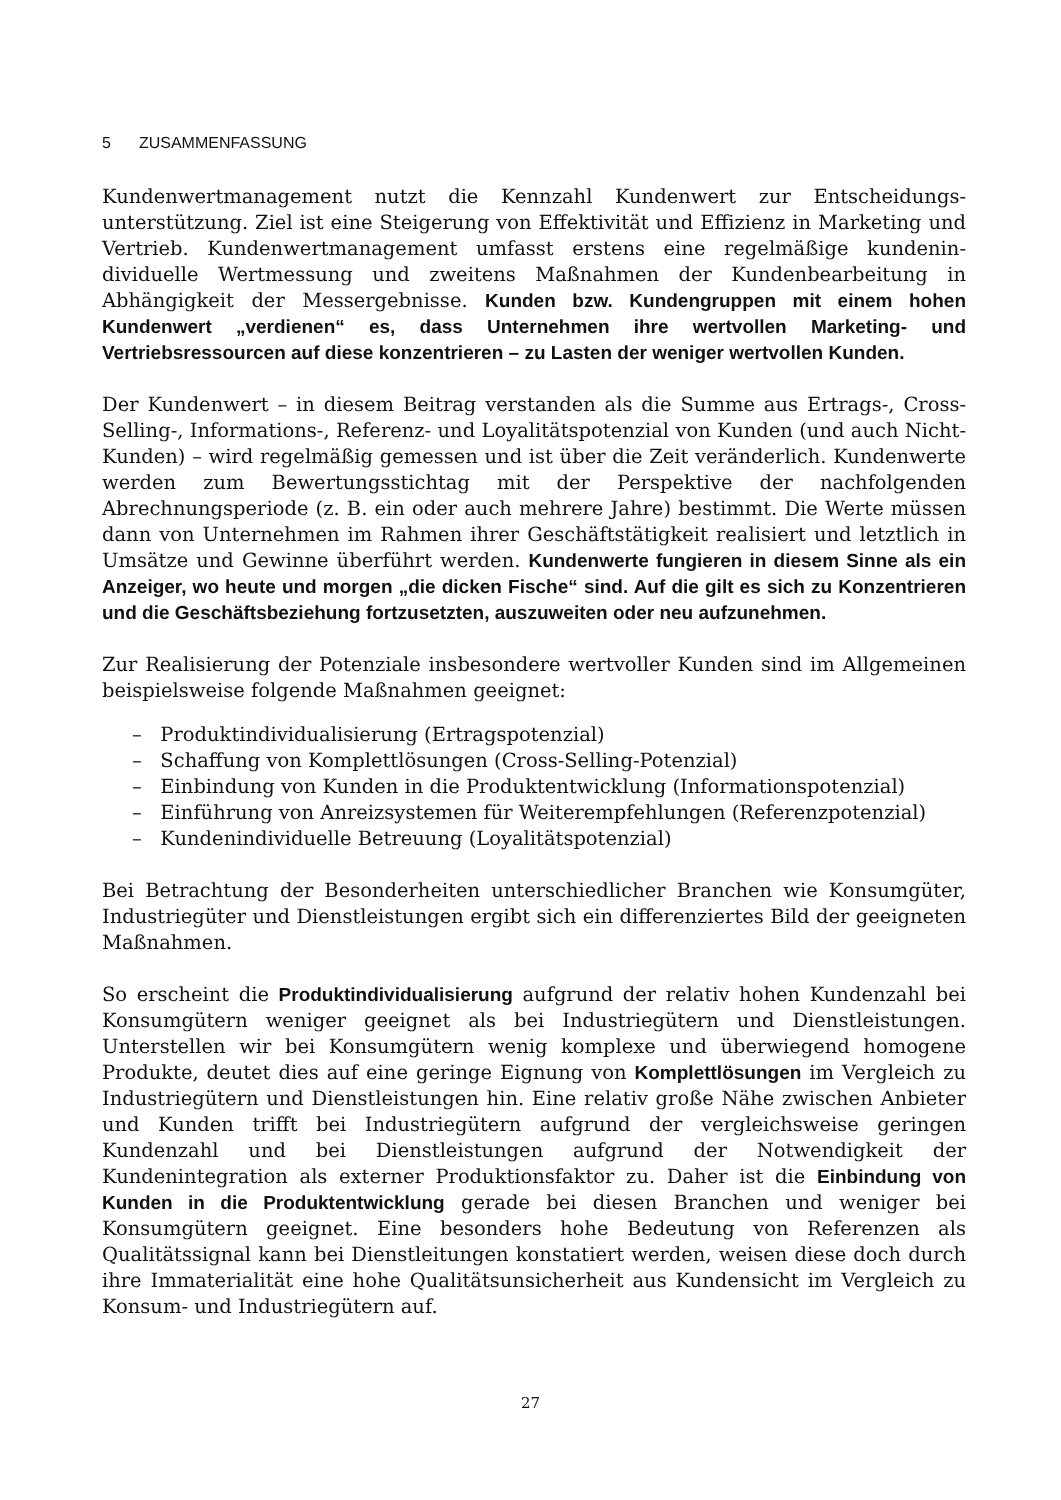5 ZUSAMMENFASSUNG
Kundenwertmanagement nutzt die Kennzahl Kundenwert zur Entscheidungs­unterstützung. Ziel ist eine Steigerung von Effektivität und Effizienz in Marketing und Vertrieb. Kundenwertmanagement umfasst erstens eine regelmäßige kundenin­dividuelle Wertmessung und zweitens Maßnahmen der Kundenbearbeitung in Abhängigkeit der Messergebnisse. Kunden bzw. Kundengruppen mit einem hohen Kundenwert „verdienen“ es, dass Unternehmen ihre wertvollen Marketing- und Vertriebsressourcen auf diese konzentrieren – zu Lasten der weniger wertvollen Kunden.
Der Kundenwert – in diesem Beitrag verstanden als die Summe aus Ertrags-, Cross-Selling-, Informations-, Referenz- und Loyalitätspotenzial von Kunden (und auch Nicht-Kunden) – wird regelmäßig gemessen und ist über die Zeit veränderlich. Kundenwerte werden zum Bewertungsstichtag mit der Perspektive der nachfolgenden Abrechnungsperiode (z. B. ein oder auch mehrere Jahre) bestimmt. Die Werte müssen dann von Unternehmen im Rahmen ihrer Geschäftstätigkeit realisiert und letztlich in Umsätze und Gewinne überführt werden. Kundenwerte fungieren in diesem Sinne als ein Anzeiger, wo heute und morgen „die dicken Fische“ sind. Auf die gilt es sich zu Konzentrieren und die Geschäftsbeziehung fortzusetzten, auszuweiten oder neu aufzunehmen.
Zur Realisierung der Potenziale insbesondere wertvoller Kunden sind im Allgemeinen beispielsweise folgende Maßnahmen geeignet:
– Produktindividualisierung (Ertragspotenzial)
– Schaffung von Komplettlösungen (Cross-Selling-Potenzial)
– Einbindung von Kunden in die Produktentwicklung (Informationspotenzial)
– Einführung von Anreizsystemen für Weiterempfehlungen (Referenzpotenzial)
– Kundenindividuelle Betreuung (Loyalitätspotenzial)
Bei Betrachtung der Besonderheiten unterschiedlicher Branchen wie Konsumgüter, Industriegüter und Dienstleistungen ergibt sich ein differenziertes Bild der geeigneten Maßnahmen.
So erscheint die Produktindividualisierung aufgrund der relativ hohen Kundenzahl bei Konsumgütern weniger geeignet als bei Industriegütern und Dienstleistungen. Unterstellen wir bei Konsumgütern wenig komplexe und überwiegend homogene Produkte, deutet dies auf eine geringe Eignung von Komplettlösungen im Vergleich zu Industriegütern und Dienstleistungen hin. Eine relativ große Nähe zwischen Anbieter und Kunden trifft bei Industriegütern aufgrund der vergleichsweise geringen Kundenzahl und bei Dienstleistungen aufgrund der Notwendigkeit der Kundenintegration als externer Produktionsfaktor zu. Daher ist die Einbindung von Kunden in die Produktentwicklung gerade bei diesen Branchen und weniger bei Konsumgütern geeignet. Eine besonders hohe Bedeutung von Referenzen als Qualitätssignal kann bei Dienstleitungen konstatiert werden, weisen diese doch durch ihre Immaterialität eine hohe Qualitätsunsicherheit aus Kundensicht im Vergleich zu Konsum- und Industriegütern auf.
27